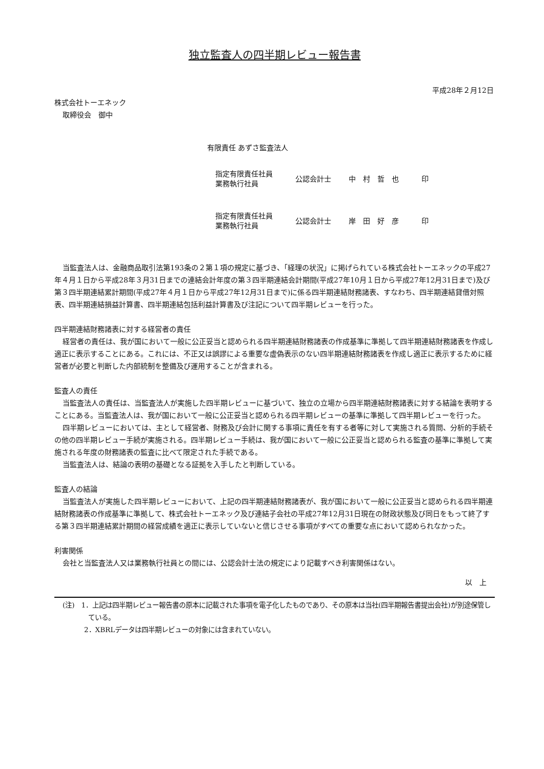独立監査人の四半期レビュー報告書
平成28年２月12日
株式会社トーエネック
取締役会　御中
有限責任 あずさ監査法人
| 指定有限責任社員 業務執行社員 | 公認会計士 | 中 村 哲 也 | 印 |
| 指定有限責任社員 業務執行社員 | 公認会計士 | 岸 田 好 彦 | 印 |
当監査法人は、金融商品取引法第193条の２第１項の規定に基づき、「経理の状況」に掲げられている株式会社トーエネックの平成27年４月１日から平成28年３月31日までの連結会計年度の第３四半期連結会計期間(平成27年10月１日から平成27年12月31日まで)及び第３四半期連結累計期間(平成27年４月１日から平成27年12月31日まで)に係る四半期連結財務諸表、すなわち、四半期連結貸借対照表、四半期連結損益計算書、四半期連結包括利益計算書及び注記について四半期レビューを行った。
四半期連結財務諸表に対する経営者の責任
経営者の責任は、我が国において一般に公正妥当と認められる四半期連結財務諸表の作成基準に準拠して四半期連結財務諸表を作成し適正に表示することにある。これには、不正又は誤謬による重要な虚偽表示のない四半期連結財務諸表を作成し適正に表示するために経営者が必要と判断した内部統制を整備及び運用することが含まれる。
監査人の責任
当監査法人の責任は、当監査法人が実施した四半期レビューに基づいて、独立の立場から四半期連結財務諸表に対する結論を表明することにある。当監査法人は、我が国において一般に公正妥当と認められる四半期レビューの基準に準拠して四半期レビューを行った。
四半期レビューにおいては、主として経営者、財務及び会計に関する事項に責任を有する者等に対して実施される質問、分析的手続その他の四半期レビュー手続が実施される。四半期レビュー手続は、我が国において一般に公正妥当と認められる監査の基準に準拠して実施される年度の財務諸表の監査に比べて限定された手続である。
当監査法人は、結論の表明の基礎となる証拠を入手したと判断している。
監査人の結論
当監査法人が実施した四半期レビューにおいて、上記の四半期連結財務諸表が、我が国において一般に公正妥当と認められる四半期連結財務諸表の作成基準に準拠して、株式会社トーエネック及び連結子会社の平成27年12月31日現在の財政状態及び同日をもって終了する第３四半期連結累計期間の経営成績を適正に表示していないと信じさせる事項がすべての重要な点において認められなかった。
利害関係
会社と当監査法人又は業務執行社員との間には、公認会計士法の規定により記載すべき利害関係はない。
以　上
(注)　1．上記は四半期レビュー報告書の原本に記載された事項を電子化したものであり、その原本は当社(四半期報告書提出会社)が別途保管している。
2．XBRLデータは四半期レビューの対象には含まれていない。